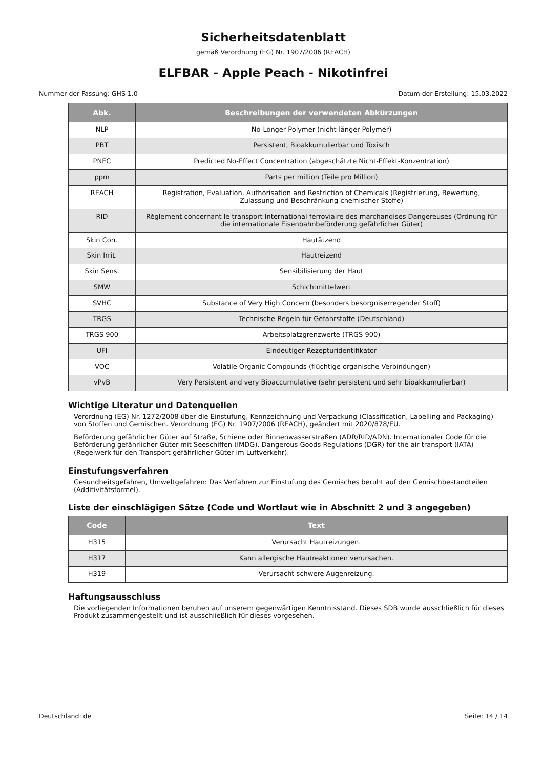Sicherheitsdatenblatt
gemäß Verordnung (EG) Nr. 1907/2006 (REACH)
ELFBAR - Apple Peach - Nikotinfrei
Nummer der Fassung: GHS 1.0 Datum der Erstellung: 15.03.2022
| Abk. | Beschreibungen der verwendeten Abkürzungen |
| --- | --- |
| NLP | No-Longer Polymer (nicht-länger-Polymer) |
| PBT | Persistent, Bioakkumulierbar und Toxisch |
| PNEC | Predicted No-Effect Concentration (abgeschätzte Nicht-Effekt-Konzentration) |
| ppm | Parts per million (Teile pro Million) |
| REACH | Registration, Evaluation, Authorisation and Restriction of Chemicals (Registrierung, Bewertung, Zulassung und Beschränkung chemischer Stoffe) |
| RID | Règlement concernant le transport International ferroviaire des marchandises Dangereuses (Ordnung für die internationale Eisenbahnbeförderung gefährlicher Güter) |
| Skin Corr. | Hautätzend |
| Skin Irrit. | Hautreizend |
| Skin Sens. | Sensibilisierung der Haut |
| SMW | Schichtmittelwert |
| SVHC | Substance of Very High Concern (besonders besorgniserregender Stoff) |
| TRGS | Technische Regeln für Gefahrstoffe (Deutschland) |
| TRGS 900 | Arbeitsplatzgrenzwerte (TRGS 900) |
| UFI | Eindeutiger Rezepturidentifikator |
| VOC | Volatile Organic Compounds (flüchtige organische Verbindungen) |
| vPvB | Very Persistent and very Bioaccumulative (sehr persistent und sehr bioakkumulierbar) |
Wichtige Literatur und Datenquellen
Verordnung (EG) Nr. 1272/2008 über die Einstufung, Kennzeichnung und Verpackung (Classification, Labelling and Packaging) von Stoffen und Gemischen. Verordnung (EG) Nr. 1907/2006 (REACH), geändert mit 2020/878/EU.
Beförderung gefährlicher Güter auf Straße, Schiene oder Binnenwasserstraßen (ADR/RID/ADN). Internationaler Code für die Beförderung gefährlicher Güter mit Seeschiffen (IMDG). Dangerous Goods Regulations (DGR) for the air transport (IATA) (Regelwerk für den Transport gefährlicher Güter im Luftverkehr).
Einstufungsverfahren
Gesundheitsgefahren, Umweltgefahren: Das Verfahren zur Einstufung des Gemisches beruht auf den Gemischbestandteilen (Additivitätsformel).
Liste der einschlägigen Sätze (Code und Wortlaut wie in Abschnitt 2 und 3 angegeben)
| Code | Text |
| --- | --- |
| H315 | Verursacht Hautreizungen. |
| H317 | Kann allergische Hautreaktionen verursachen. |
| H319 | Verursacht schwere Augenreizung. |
Haftungsausschluss
Die vorliegenden Informationen beruhen auf unserem gegenwärtigen Kenntnisstand. Dieses SDB wurde ausschließlich für dieses Produkt zusammengestellt und ist ausschließlich für dieses vorgesehen.
Deutschland: de Seite: 14 / 14